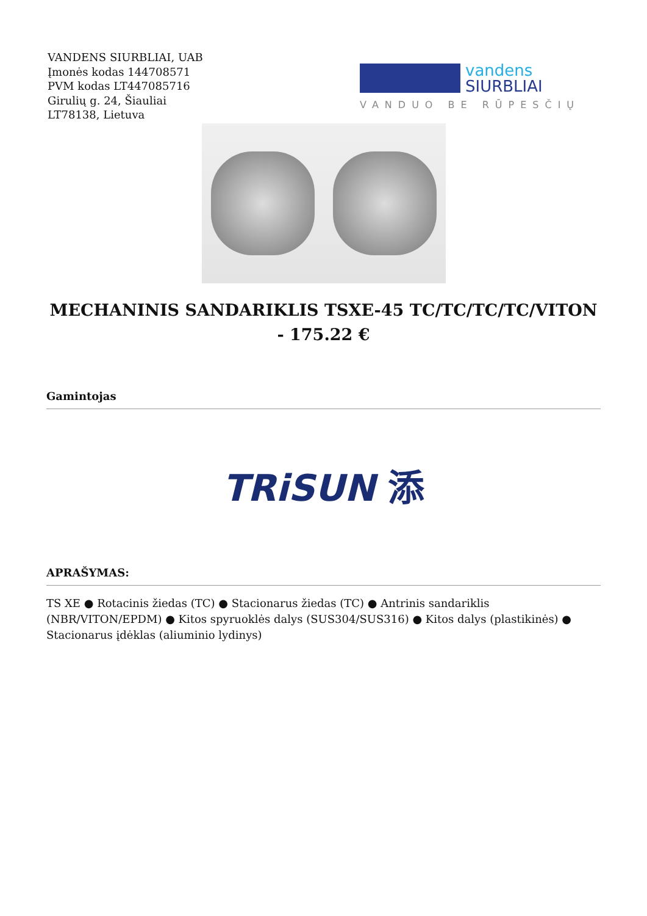VANDENS SIURBLIAI, UAB
Įmonės kodas 144708571
PVM kodas LT447085716
Girulių g. 24, Šiauliai
LT78138, Lietuva
vandens
SIURBLIAI
VANDUO BE RŪPESČIŲ
MECHANINIS SANDARIKLIS TSXE-45 TC/TC/TC/TC/VITON - 175.22 €
Gamintojas
TRiSUN 添
APRAŠYMAS:
TS XE ● Rotacinis žiedas (TC) ● Stacionarus žiedas (TC) ● Antrinis sandariklis (NBR/VITON/EPDM) ● Kitos spyruoklės dalys (SUS304/SUS316) ● Kitos dalys (plastikinės) ● Stacionarus įdėklas (aliuminio lydinys)